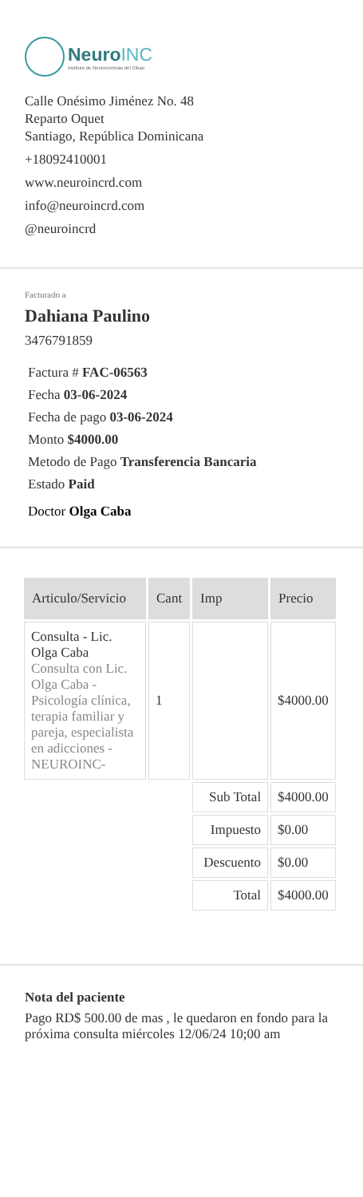NeuroINC
Instituto de Neurociencias del Cibao
Calle Onésimo Jiménez No. 48
Reparto Oquet
Santiago, República Dominicana
+18092410001
www.neuroincrd.com
info@neuroincrd.com
@neuroincrd
Facturado a
Dahiana Paulino
3476791859
Factura # FAC-06563
Fecha 03-06-2024
Fecha de pago 03-06-2024
Monto $4000.00
Metodo de Pago Transferencia Bancaria
Estado Paid
Doctor Olga Caba
| Articulo/Servicio | Cant | Imp | Precio |
| --- | --- | --- | --- |
| Consulta - Lic. Olga Caba Consulta con Lic. Olga Caba - Psicología clínica, terapia familiar y pareja, especialista en adicciones - NEUROINC- | 1 | | $4000.00 |
| | | Sub Total | $4000.00 |
| | | Impuesto | $0.00 |
| | | Descuento | $0.00 |
| | | Total | $4000.00 |
Nota del paciente
Pago RD$ 500.00 de mas , le quedaron en fondo para la próxima consulta miércoles 12/06/24 10;00 am